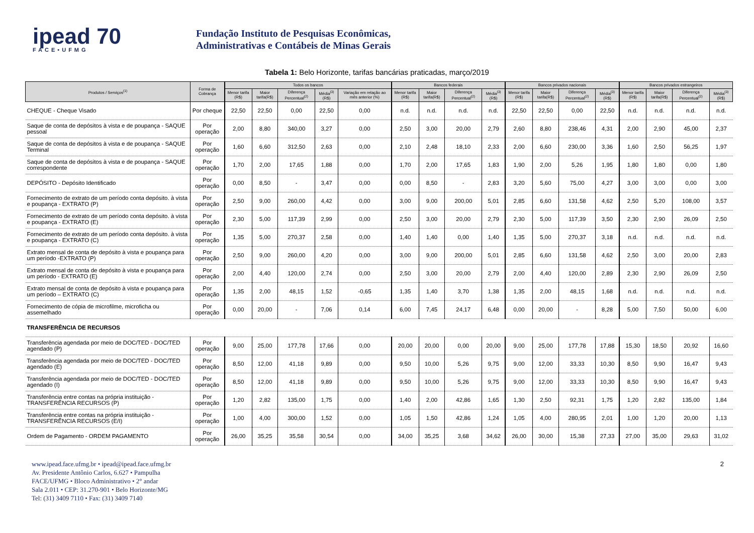ipead 70
FACE•UFMG
Fundação Instituto de Pesquisas Econômicas,
Administrativas e Contábeis de Minas Gerais
Tabela 1: Belo Horizonte, tarifas bancárias praticadas, março/2019
| Produtos / Serviços<sup>(1)</sup> | Forma de Cobrança | Todos os bancos | | | | | Bancos federais | | | | Bancos privados nacionais | | | | Bancos privados estrangeiros | | | |
| --- | --- | --- | --- | --- | --- | --- | --- | --- | --- | --- | --- | --- | --- | --- | --- | --- | --- | --- |
| | | Menor tarifa (R$) | Maior tarifa(R$) | Diferença Percentual<sup>(2)</sup> | Média<sup>(3)</sup> (R$) | Variação em relação ao mês anterior (%) | Menor tarifa (R$) | Maior tarifa(R$) | Diferença Percentual<sup>(2)</sup> | Média<sup>(3)</sup> (R$) | Menor tarifa (R$) | Maior tarifa(R$) | Diferença Percentual<sup>(2)</sup> | Média<sup>(3)</sup> (R$) | Menor tarifa (R$) | Maior tarifa(R$) | Diferença Percentual<sup>(2)</sup> | Média<sup>(3)</sup> (R$) |
| CHEQUE - Cheque Visado | Por cheque | 22,50 | 22,50 | 0,00 | 22,50 | 0,00 | n.d. | n.d. | n.d. | n.d. | 22,50 | 22,50 | 0,00 | 22,50 | n.d. | n.d. | n.d. | n.d. |
| Saque de conta de depósitos à vista e de poupança - SAQUE pessoal | Por operação | 2,00 | 8,80 | 340,00 | 3,27 | 0,00 | 2,50 | 3,00 | 20,00 | 2,79 | 2,60 | 8,80 | 238,46 | 4,31 | 2,00 | 2,90 | 45,00 | 2,37 |
| Saque de conta de depósitos à vista e de poupança - SAQUE Terminal | Por operação | 1,60 | 6,60 | 312,50 | 2,63 | 0,00 | 2,10 | 2,48 | 18,10 | 2,33 | 2,00 | 6,60 | 230,00 | 3,36 | 1,60 | 2,50 | 56,25 | 1,97 |
| Saque de conta de depósitos à vista e de poupança - SAQUE correspondente | Por operação | 1,70 | 2,00 | 17,65 | 1,88 | 0,00 | 1,70 | 2,00 | 17,65 | 1,83 | 1,90 | 2,00 | 5,26 | 1,95 | 1,80 | 1,80 | 0,00 | 1,80 |
| DEPÓSITO - Depósito Identificado | Por operação | 0,00 | 8,50 | - | 3,47 | 0,00 | 0,00 | 8,50 | - | 2,83 | 3,20 | 5,60 | 75,00 | 4,27 | 3,00 | 3,00 | 0,00 | 3,00 |
| Fornecimento de extrato de um período conta depósito. à vista e poupança - EXTRATO (P) | Por operação | 2,50 | 9,00 | 260,00 | 4,42 | 0,00 | 3,00 | 9,00 | 200,00 | 5,01 | 2,85 | 6,60 | 131,58 | 4,62 | 2,50 | 5,20 | 108,00 | 3,57 |
| Fornecimento de extrato de um período conta depósito. à vista e poupança - EXTRATO (E) | Por operação | 2,30 | 5,00 | 117,39 | 2,99 | 0,00 | 2,50 | 3,00 | 20,00 | 2,79 | 2,30 | 5,00 | 117,39 | 3,50 | 2,30 | 2,90 | 26,09 | 2,50 |
| Fornecimento de extrato de um período conta depósito. à vista e poupança - EXTRATO (C) | Por operação | 1,35 | 5,00 | 270,37 | 2,58 | 0,00 | 1,40 | 1,40 | 0,00 | 1,40 | 1,35 | 5,00 | 270,37 | 3,18 | n.d. | n.d. | n.d. | n.d. |
| Extrato mensal de conta de depósito à vista e poupança para um período -EXTRATO (P) | Por operação | 2,50 | 9,00 | 260,00 | 4,20 | 0,00 | 3,00 | 9,00 | 200,00 | 5,01 | 2,85 | 6,60 | 131,58 | 4,62 | 2,50 | 3,00 | 20,00 | 2,83 |
| Extrato mensal de conta de depósito à vista e poupança para um período - EXTRATO (E) | Por operação | 2,00 | 4,40 | 120,00 | 2,74 | 0,00 | 2,50 | 3,00 | 20,00 | 2,79 | 2,00 | 4,40 | 120,00 | 2,89 | 2,30 | 2,90 | 26,09 | 2,50 |
| Extrato mensal de conta de depósito à vista e poupança para um período – EXTRATO (C) | Por operação | 1,35 | 2,00 | 48,15 | 1,52 | -0,65 | 1,35 | 1,40 | 3,70 | 1,38 | 1,35 | 2,00 | 48,15 | 1,68 | n.d. | n.d. | n.d. | n.d. |
| Fornecimento de cópia de microfilme, microficha ou assemelhado | Por operação | 0,00 | 20,00 | - | 7,06 | 0,14 | 6,00 | 7,45 | 24,17 | 6,48 | 0,00 | 20,00 | - | 8,28 | 5,00 | 7,50 | 50,00 | 6,00 |
| TRANSFERÊNCIA DE RECURSOS | | | | | | | | | | | | | | | | | | |
| Transferência agendada por meio de DOC/TED - DOC/TED agendado (P) | Por operação | 9,00 | 25,00 | 177,78 | 17,66 | 0,00 | 20,00 | 20,00 | 0,00 | 20,00 | 9,00 | 25,00 | 177,78 | 17,88 | 15,30 | 18,50 | 20,92 | 16,60 |
| Transferência agendada por meio de DOC/TED - DOC/TED agendado (E) | Por operação | 8,50 | 12,00 | 41,18 | 9,89 | 0,00 | 9,50 | 10,00 | 5,26 | 9,75 | 9,00 | 12,00 | 33,33 | 10,30 | 8,50 | 9,90 | 16,47 | 9,43 |
| Transferência agendada por meio de DOC/TED - DOC/TED agendado (I) | Por operação | 8,50 | 12,00 | 41,18 | 9,89 | 0,00 | 9,50 | 10,00 | 5,26 | 9,75 | 9,00 | 12,00 | 33,33 | 10,30 | 8,50 | 9,90 | 16,47 | 9,43 |
| Transferência entre contas na própria instituição - TRANSFERÊNCIA RECURSOS (P) | Por operação | 1,20 | 2,82 | 135,00 | 1,75 | 0,00 | 1,40 | 2,00 | 42,86 | 1,65 | 1,30 | 2,50 | 92,31 | 1,75 | 1,20 | 2,82 | 135,00 | 1,84 |
| Transferência entre contas na própria instituição - TRANSFERÊNCIA RECURSOS (E/I) | Por operação | 1,00 | 4,00 | 300,00 | 1,52 | 0,00 | 1,05 | 1,50 | 42,86 | 1,24 | 1,05 | 4,00 | 280,95 | 2,01 | 1,00 | 1,20 | 20,00 | 1,13 |
| Ordem de Pagamento - ORDEM PAGAMENTO | Por operação | 26,00 | 35,25 | 35,58 | 30,54 | 0,00 | 34,00 | 35,25 | 3,68 | 34,62 | 26,00 | 30,00 | 15,38 | 27,33 | 27,00 | 35,00 | 29,63 | 31,02 |
www.ipead.face.ufmg.br • ipead@ipead.face.ufmg.br
Av. Presidente Antônio Carlos, 6.627 • Pampulha
FACE/UFMG • Bloco Administrativo • 2° andar
Sala 2.011 • CEP: 31.270-901 • Belo Horizonte/MG
Tel: (31) 3409 7110 • Fax: (31) 3409 7140
2